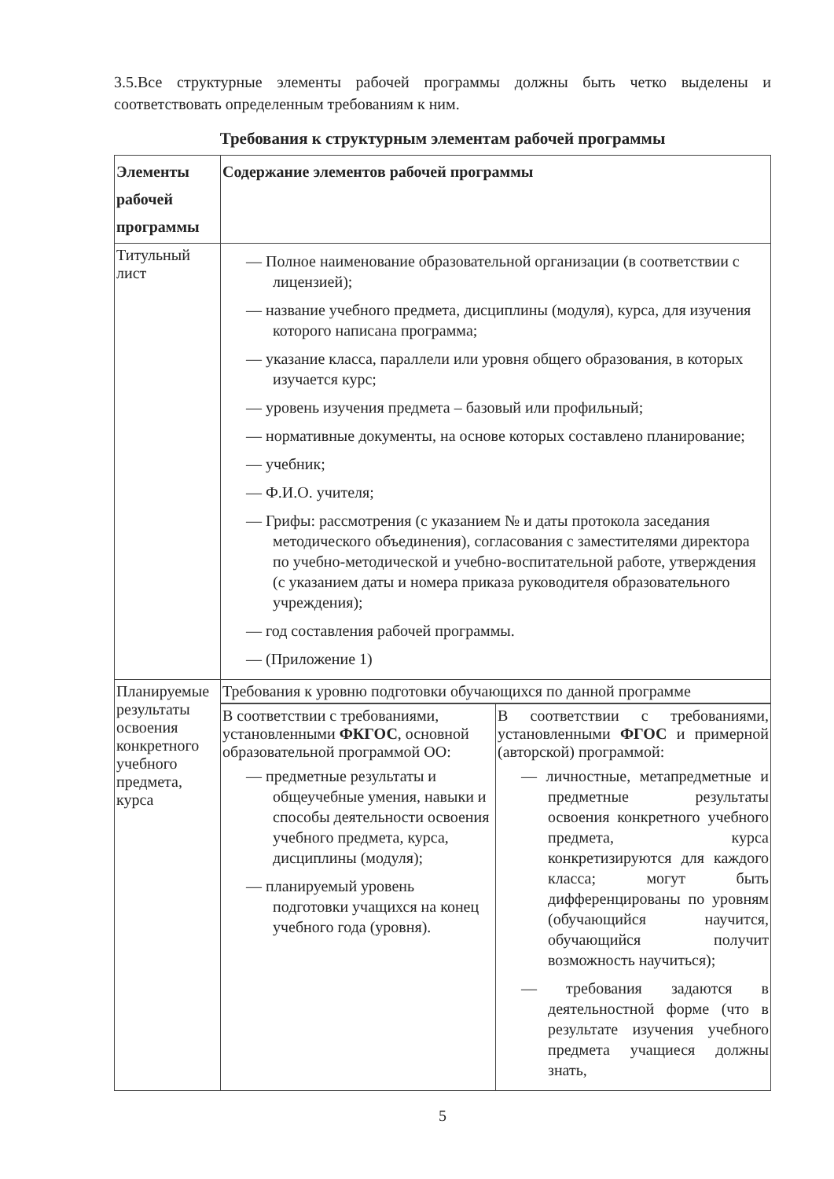3.5.Все структурные элементы рабочей программы должны быть четко выделены и соответствовать определенным требованиям к ним.
Требования к структурным элементам рабочей программы
| Элементы рабочей программы | Содержание элементов рабочей программы |
| --- | --- |
| Титульный лист | — Полное наименование образовательной организации (в соответствии с лицензией); — название учебного предмета, дисциплины (модуля), курса, для изучения которого написана программа; — указание класса, параллели или уровня общего образования, в которых изучается курс; — уровень изучения предмета – базовый или профильный; — нормативные документы, на основе которых составлено планирование; — учебник; — Ф.И.О. учителя; — Грифы: рассмотрения (с указанием № и даты протокола заседания методического объединения), согласования с заместителями директора по учебно-методической и учебно-воспитательной работе, утверждения (с указанием даты и номера приказа руководителя образовательного учреждения); — год составления рабочей программы. — (Приложение 1) |
| Планируемые результаты освоения конкретного учебного предмета, курса | Требования к уровню подготовки обучающихся по данной программе |
| | / В соответствии с требованиями, установленными ФКГОС , основной образовательной программой ОО: — предметные результаты и общеучебные умения, навыки и способы деятельности освоения учебного предмета, курса, дисциплины (модуля); — планируемый уровень подготовки учащихся на конец учебного года (уровня). / В соответствии с требованиями, установленными ФГОС и примерной (авторской) программой: — личностные, метапредметные и предметные результаты освоения конкретного учебного предмета, курса конкретизируются для каждого класса; могут быть дифференцированы по уровням (обучающийся научится, обучающийся получит возможность научиться); — требования задаются в деятельностной форме (что в результате изучения учебного предмета учащиеся должны знать, / |
5